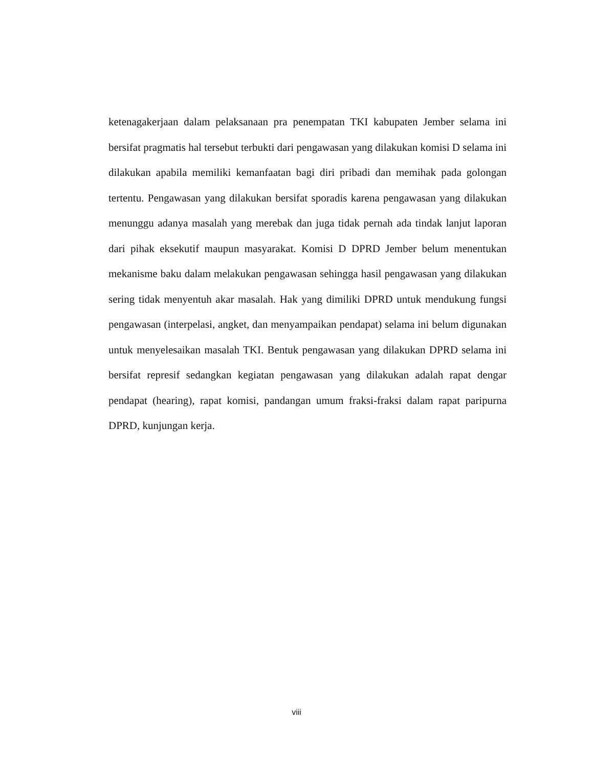ketenagakerjaan dalam pelaksanaan pra penempatan TKI kabupaten Jember selama ini bersifat pragmatis hal tersebut terbukti dari pengawasan yang dilakukan komisi D selama ini dilakukan apabila memiliki kemanfaatan bagi diri pribadi dan memihak pada golongan tertentu. Pengawasan yang dilakukan bersifat sporadis karena pengawasan yang dilakukan menunggu adanya masalah yang merebak dan juga tidak pernah ada tindak lanjut laporan dari pihak eksekutif maupun masyarakat. Komisi D DPRD Jember belum menentukan mekanisme baku dalam melakukan pengawasan sehingga hasil pengawasan yang dilakukan sering tidak menyentuh akar masalah. Hak yang dimiliki DPRD untuk mendukung fungsi pengawasan (interpelasi, angket, dan menyampaikan pendapat) selama ini belum digunakan untuk menyelesaikan masalah TKI. Bentuk pengawasan yang dilakukan DPRD selama ini bersifat represif sedangkan kegiatan pengawasan yang dilakukan adalah rapat dengar pendapat (hearing), rapat komisi, pandangan umum fraksi-fraksi dalam rapat paripurna DPRD, kunjungan kerja.
viii